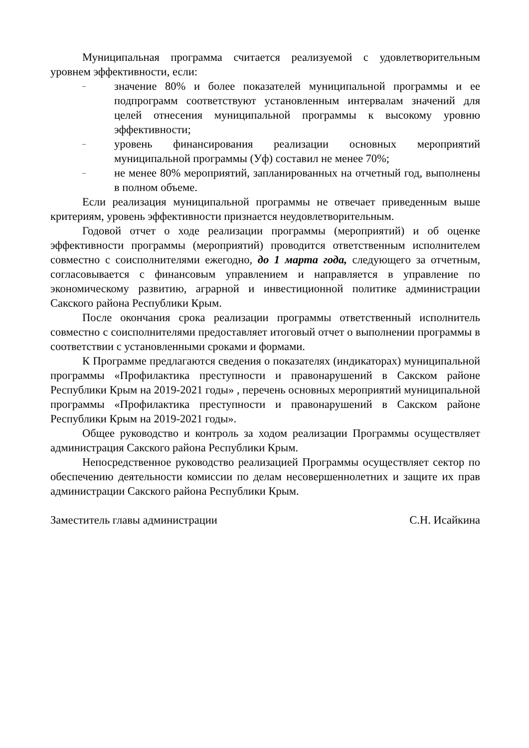Муниципальная программа считается реализуемой с удовлетворительным уровнем эффективности, если:
– значение 80% и более показателей муниципальной программы и ее подпрограмм соответствуют установленным интервалам значений для целей отнесения муниципальной программы к высокому уровню эффективности;
– уровень финансирования реализации основных мероприятий муниципальной программы (Уф) составил не менее 70%;
– не менее 80% мероприятий, запланированных на отчетный год, выполнены в полном объеме.
Если реализация муниципальной программы не отвечает приведенным выше критериям, уровень эффективности признается неудовлетворительным.
Годовой отчет о ходе реализации программы (мероприятий) и об оценке эффективности программы (мероприятий) проводится ответственным исполнителем совместно с соисполнителями ежегодно, до 1 марта года, следующего за отчетным, согласовывается с финансовым управлением и направляется в управление по экономическому развитию, аграрной и инвестиционной политике администрации Сакского района Республики Крым.
После окончания срока реализации программы ответственный исполнитель совместно с соисполнителями предоставляет итоговый отчет о выполнении программы в соответствии с установленными сроками и формами.
К Программе предлагаются сведения о показателях (индикаторах) муниципальной программы «Профилактика преступности и правонарушений в Сакском районе Республики Крым на 2019-2021 годы» , перечень основных мероприятий муниципальной программы «Профилактика преступности и правонарушений в Сакском районе Республики Крым на 2019-2021 годы».
Общее руководство и контроль за ходом реализации Программы осуществляет администрация Сакского района Республики Крым.
Непосредственное руководство реализацией Программы осуществляет сектор по обеспечению деятельности комиссии по делам несовершеннолетних и защите их прав администрации Сакского района Республики Крым.
Заместитель главы администрации С.Н. Исайкина